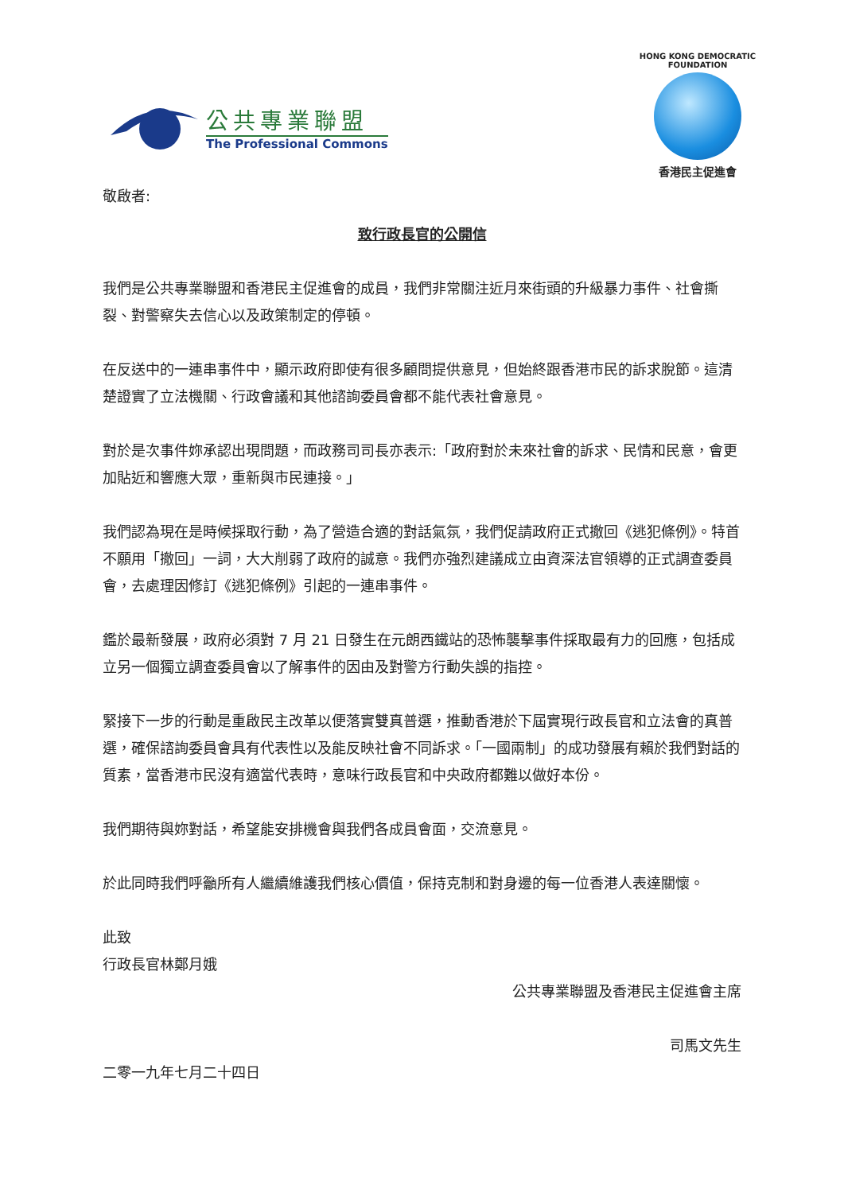公共專業聯盟
The Professional Commons
HONG KONG DEMOCRATIC FOUNDATION
香港民主促進會
敬啟者:
致行政長官的公開信
我們是公共專業聯盟和香港民主促進會的成員，我們非常關注近月來街頭的升級暴力事件、社會撕裂、對警察失去信心以及政策制定的停頓。
在反送中的一連串事件中，顯示政府即使有很多顧問提供意見，但始終跟香港市民的訴求脫節。這清楚證實了立法機關、行政會議和其他諮詢委員會都不能代表社會意見。
對於是次事件妳承認出現問題，而政務司司長亦表示:「政府對於未來社會的訴求、民情和民意，會更加貼近和響應大眾，重新與市民連接。」
我們認為現在是時候採取行動，為了營造合適的對話氣氛，我們促請政府正式撤回《逃犯條例》。特首不願用「撤回」一詞，大大削弱了政府的誠意。我們亦強烈建議成立由資深法官領導的正式調查委員會，去處理因修訂《逃犯條例》引起的一連串事件。
鑑於最新發展，政府必須對 7 月 21 日發生在元朗西鐵站的恐怖襲擊事件採取最有力的回應，包括成立另一個獨立調查委員會以了解事件的因由及對警方行動失誤的指控。
緊接下一步的行動是重啟民主改革以便落實雙真普選，推動香港於下屆實現行政長官和立法會的真普選，確保諮詢委員會具有代表性以及能反映社會不同訴求。「一國兩制」的成功發展有賴於我們對話的質素，當香港市民沒有適當代表時，意味行政長官和中央政府都難以做好本份。
我們期待與妳對話，希望能安排機會與我們各成員會面，交流意見。
於此同時我們呼籲所有人繼續維護我們核心價值，保持克制和對身邊的每一位香港人表達關懷。
此致
行政長官林鄭月娥
公共專業聯盟及香港民主促進會主席
司馬文先生
二零一九年七月二十四日